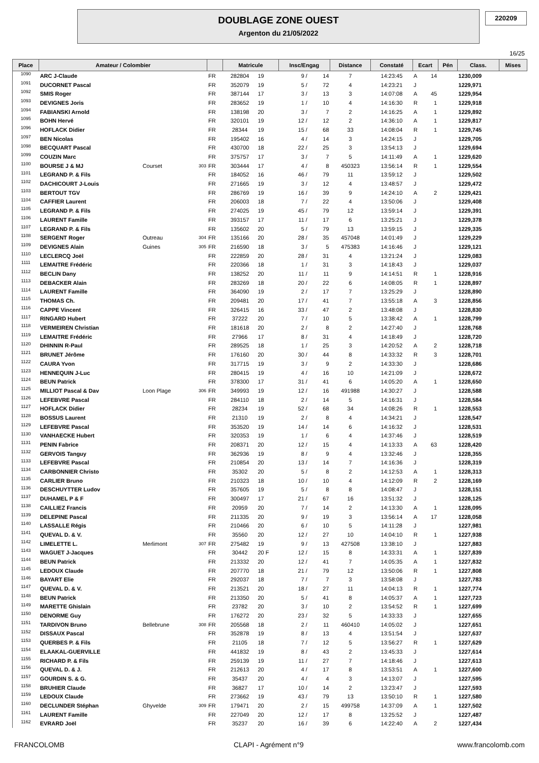DOUBLAGE ZONE OUEST
Argenton du 21/05/2022
220209
16/25
| Place | Amateur / Colombier | | | | Matricule | | Insc/Engag | | Distance | Constaté | Ecart | | Pén | Class. | Mises |
| --- | --- | --- | --- | --- | --- | --- | --- | --- | --- | --- | --- | --- | --- | --- | --- |
| 1090 | ARC J-Claude | | | FR | 282804 | 19 | 9 / | 14 | 7 | 14:23:45 | A | 14 | | 1230,009 | |
| 1091 | DUCORNET Pascal | | | FR | 352079 | 19 | 5 / | 72 | 4 | 14:23:21 | J | | | 1229,971 | |
| 1092 | SMIS Roger | | | FR | 387144 | 17 | 3 / | 13 | 3 | 14:07:08 | A | 45 | | 1229,954 | |
| 1093 | DEVIGNES Joris | | | FR | 283652 | 19 | 1 / | 10 | 4 | 14:16:30 | R | 1 | | 1229,918 | |
| 1094 | FABIANSKI Arnold | | | FR | 138198 | 20 | 3 / | 7 | 2 | 14:16:25 | A | 1 | | 1229,892 | |
| 1095 | BOHN Hervé | | | FR | 320101 | 19 | 12 / | 12 | 2 | 14:36:10 | A | 1 | | 1229,817 | |
| 1096 | HOFLACK Didier | | | FR | 28344 | 19 | 15 / | 68 | 33 | 14:08:04 | R | 1 | | 1229,745 | |
| 1097 | BEN Nicolas | | | FR | 195402 | 16 | 4 / | 14 | 3 | 14:24:15 | J | | | 1229,705 | |
| 1098 | BECQUART Pascal | | | FR | 430700 | 18 | 22 / | 25 | 3 | 13:54:13 | J | | | 1229,694 | |
| 1099 | COUZIN Marc | | | FR | 375757 | 17 | 3 / | 7 | 5 | 14:11:49 | A | 1 | | 1229,620 | |
| 1100 | BOURSE J & MJ | Courset | 303 | FR | 303444 | 17 | 4 / | 8 | 450323 | 13:56:14 | R | 1 | | 1229,554 | |
| 1101 | LEGRAND P. & Fils | | | FR | 184052 | 16 | 46 / | 79 | 11 | 13:59:12 | J | | | 1229,502 | |
| 1102 | DACHICOURT J-Louis | | | FR | 271665 | 19 | 3 / | 12 | 4 | 13:48:57 | J | | | 1229,472 | |
| 1103 | BERTOUT TGV | | | FR | 286769 | 19 | 16 / | 39 | 9 | 14:24:10 | A | 2 | | 1229,421 | |
| 1104 | CAFFIER Laurent | | | FR | 206003 | 18 | 7 / | 22 | 4 | 13:50:06 | J | | | 1229,408 | |
| 1105 | LEGRAND P. & Fils | | | FR | 274025 | 19 | 45 / | 79 | 12 | 13:59:14 | J | | | 1229,391 | |
| 1106 | LAURENT Famille | | | FR | 393157 | 17 | 11 / | 17 | 6 | 13:25:21 | J | | | 1229,378 | |
| 1107 | LEGRAND P. & Fils | | | FR | 135602 | 20 | 5 / | 79 | 13 | 13:59:15 | J | | | 1229,335 | |
| 1108 | SERGENT Roger | Outreau | 304 | FR | 135166 | 20 | 28 / | 35 | 457048 | 14:01:49 | J | | | 1229,229 | |
| 1109 | DEVIGNES Alain | Guines | 305 | FR | 216590 | 18 | 3 / | 5 | 475383 | 14:16:46 | J | | | 1229,121 | |
| 1110 | LECLERCQ Joël | | | FR | 222859 | 20 | 28 / | 31 | 4 | 13:21:24 | J | | | 1229,083 | |
| 1111 | LEMAITRE Frédéric | | | FR | 220366 | 18 | 1 / | 31 | 3 | 14:18:43 | J | | | 1229,037 | |
| 1112 | BECLIN Dany | | | FR | 138252 | 20 | 11 / | 11 | 9 | 14:14:51 | R | 1 | | 1228,916 | |
| 1113 | DEBACKER Alain | | | FR | 283269 | 18 | 20 / | 22 | 6 | 14:08:05 | R | 1 | | 1228,897 | |
| 1114 | LAURENT Famille | | | FR | 364090 | 19 | 2 / | 17 | 7 | 13:25:29 | J | | | 1228,890 | |
| 1115 | THOMAS Ch. | | | FR | 209481 | 20 | 17 / | 41 | 7 | 13:55:18 | A | 3 | | 1228,856 | |
| 1116 | CAPPE Vincent | | | FR | 326415 | 16 | 33 / | 47 | 2 | 13:48:08 | J | | | 1228,830 | |
| 1117 | RINGARD Hubert | | | FR | 37222 | 20 | 7 / | 10 | 5 | 13:38:42 | A | 1 | | 1228,799 | |
| 1118 | VERMEIREN Christian | | | FR | 181618 | 20 | 2 / | 8 | 2 | 14:27:40 | J | | | 1228,768 | |
| 1119 | LEMAITRE Frédéric | | | FR | 27966 | 17 | 8 / | 31 | 4 | 14:18:49 | J | | | 1228,720 | |
| 1120 | DHINNIN R-Paul | | | FR | 289525 | 18 | 1 / | 25 | 3 | 14:20:52 | A | 2 | | 1228,718 | |
| 1121 | BRUNET Jérôme | | | FR | 176160 | 20 | 30 / | 44 | 8 | 14:33:32 | R | 3 | | 1228,701 | |
| 1122 | CAURA Yvon | | | FR | 317715 | 19 | 3 / | 9 | 2 | 14:33:30 | J | | | 1228,686 | |
| 1123 | HENNEQUIN J-Luc | | | FR | 280415 | 19 | 4 / | 16 | 10 | 14:21:09 | J | | | 1228,672 | |
| 1124 | BEUN Patrick | | | FR | 378300 | 17 | 31 / | 41 | 6 | 14:05:20 | A | 1 | | 1228,650 | |
| 1125 | MILLIOT Pascal & Dav | Loon Plage | 306 | FR | 349993 | 19 | 12 / | 16 | 491988 | 14:30:27 | J | | | 1228,588 | |
| 1126 | LEFEBVRE Pascal | | | FR | 284110 | 18 | 2 / | 14 | 5 | 14:16:31 | J | | | 1228,584 | |
| 1127 | HOFLACK Didier | | | FR | 28234 | 19 | 52 / | 68 | 34 | 14:08:26 | R | 1 | | 1228,553 | |
| 1128 | BOSSUS Laurent | | | FR | 21310 | 19 | 2 / | 8 | 4 | 14:34:21 | J | | | 1228,547 | |
| 1129 | LEFEBVRE Pascal | | | FR | 353520 | 19 | 14 / | 14 | 6 | 14:16:32 | J | | | 1228,531 | |
| 1130 | VANHAECKE Hubert | | | FR | 320353 | 19 | 1 / | 6 | 4 | 14:37:46 | J | | | 1228,519 | |
| 1131 | PENIN Fabrice | | | FR | 208371 | 20 | 12 / | 15 | 4 | 14:13:33 | A | 63 | | 1228,420 | |
| 1132 | GERVOIS Tanguy | | | FR | 362936 | 19 | 8 / | 9 | 4 | 13:32:46 | J | | | 1228,355 | |
| 1133 | LEFEBVRE Pascal | | | FR | 210854 | 20 | 13 / | 14 | 7 | 14:16:36 | J | | | 1228,319 | |
| 1134 | CARBONNIER Christo | | | FR | 35302 | 20 | 5 / | 8 | 2 | 14:12:53 | A | 1 | | 1228,313 | |
| 1135 | CARLIER Bruno | | | FR | 210323 | 18 | 10 / | 10 | 4 | 14:12:09 | R | 2 | | 1228,169 | |
| 1136 | DESCHUYTTER Ludov | | | FR | 357605 | 19 | 5 / | 8 | 8 | 14:08:47 | J | | | 1228,151 | |
| 1137 | DUHAMEL P & F | | | FR | 300497 | 17 | 21 / | 67 | 16 | 13:51:32 | J | | | 1228,125 | |
| 1138 | CAILLIEZ Francis | | | FR | 20959 | 20 | 7 / | 14 | 2 | 14:13:30 | A | 1 | | 1228,095 | |
| 1139 | DELEPINE Pascal | | | FR | 211335 | 20 | 9 / | 19 | 3 | 13:56:14 | A | 17 | | 1228,058 | |
| 1140 | LASSALLE Régis | | | FR | 210466 | 20 | 6 / | 10 | 5 | 14:11:28 | J | | | 1227,981 | |
| 1141 | QUEVAL D. & V. | | | FR | 35560 | 20 | 12 / | 27 | 10 | 14:04:10 | R | 1 | | 1227,938 | |
| 1142 | LIMELETTE L. | Merlimont | 307 | FR | 275482 | 19 | 9 / | 13 | 427508 | 13:38:10 | J | | | 1227,883 | |
| 1143 | WAGUET J-Jacques | | | FR | 30442 | 20 F | 12 / | 15 | 8 | 14:33:31 | A | 1 | | 1227,839 | |
| 1144 | BEUN Patrick | | | FR | 213332 | 20 | 12 / | 41 | 7 | 14:05:35 | A | 1 | | 1227,832 | |
| 1145 | LEDOUX Claude | | | FR | 207770 | 18 | 21 / | 79 | 12 | 13:50:06 | R | 1 | | 1227,808 | |
| 1146 | BAYART Elie | | | FR | 292037 | 18 | 7 / | 7 | 3 | 13:58:08 | J | | | 1227,783 | |
| 1147 | QUEVAL D. & V. | | | FR | 213521 | 20 | 18 / | 27 | 11 | 14:04:13 | R | 1 | | 1227,774 | |
| 1148 | BEUN Patrick | | | FR | 213350 | 20 | 5 / | 41 | 8 | 14:05:37 | A | 1 | | 1227,723 | |
| 1149 | MARETTE Ghislain | | | FR | 23782 | 20 | 3 / | 10 | 2 | 13:54:52 | R | 1 | | 1227,699 | |
| 1150 | DENORME Guy | | | FR | 176272 | 20 | 23 / | 32 | 5 | 14:33:33 | J | | | 1227,655 | |
| 1151 | TARDIVON Bruno | Bellebrune | 308 | FR | 205568 | 18 | 2 / | 11 | 460410 | 14:05:02 | J | | | 1227,651 | |
| 1152 | DISSAUX Pascal | | | FR | 352878 | 19 | 8 / | 13 | 4 | 13:51:54 | J | | | 1227,637 | |
| 1153 | QUERBES P. & Fils | | | FR | 21105 | 18 | 7 / | 12 | 5 | 13:56:27 | R | 1 | | 1227,629 | |
| 1154 | ELAAKAL-GUERVILLE | | | FR | 441832 | 19 | 8 / | 43 | 2 | 13:45:33 | J | | | 1227,614 | |
| 1155 | RICHARD P. & Fils | | | FR | 259139 | 19 | 11 / | 27 | 7 | 14:18:46 | J | | | 1227,613 | |
| 1156 | QUEVAL D. & J. | | | FR | 212613 | 20 | 4 / | 17 | 8 | 13:53:51 | A | 1 | | 1227,600 | |
| 1157 | GOURDIN S. & G. | | | FR | 35437 | 20 | 4 / | 4 | 3 | 14:13:07 | J | | | 1227,595 | |
| 1158 | BRUHIER Claude | | | FR | 36827 | 17 | 10 / | 14 | 2 | 13:23:47 | J | | | 1227,593 | |
| 1159 | LEDOUX Claude | | | FR | 273662 | 19 | 43 / | 79 | 13 | 13:50:10 | R | 1 | | 1227,580 | |
| 1160 | DECLUNDER Stéphan | Ghyvelde | 309 | FR | 179471 | 20 | 2 / | 15 | 499758 | 14:37:09 | A | 1 | | 1227,502 | |
| 1161 | LAURENT Famille | | | FR | 227049 | 20 | 12 / | 17 | 8 | 13:25:52 | J | | | 1227,487 | |
| 1162 | EVRARD Joël | | | FR | 35237 | 20 | 16 / | 39 | 6 | 14:22:40 | A | 2 | | 1227,434 | |
FRANCOLOMB CLAPI - Agrément n°9 www.francolomb.com